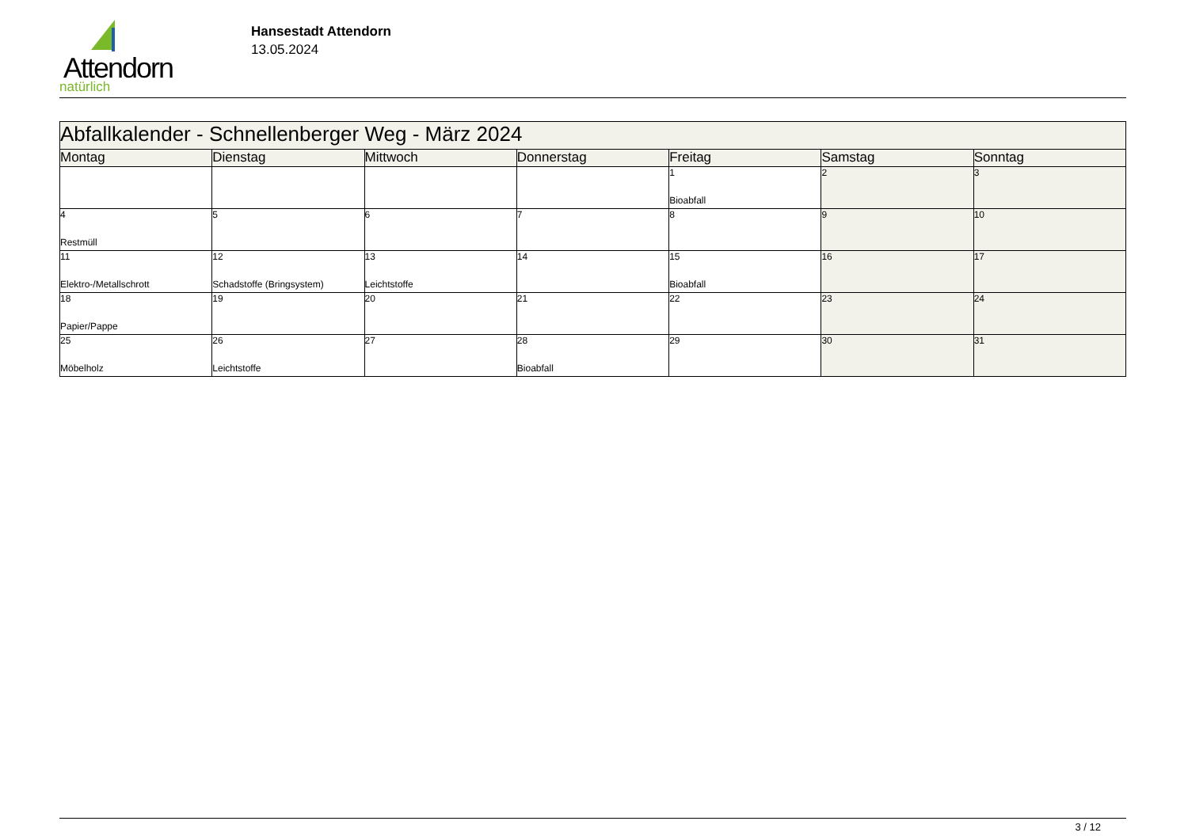Attendorn
natürlich
Hansestadt Attendorn
13.05.2024
| Abfallkalender - Schnellenberger Weg - März 2024 | | | | | | |
| Montag | Dienstag | Mittwoch | Donnerstag | Freitag | Samstag | Sonntag |
| | | | | 1 Bioabfall | 2 | 3 |
| 4 Restmüll | 5 | 6 | 7 | 8 | 9 | 10 |
| 11 Elektro-/Metallschrott | 12 Schadstoffe (Bringsystem) | 13 Leichtstoffe | 14 | 15 Bioabfall | 16 | 17 |
| 18 Papier/Pappe | 19 | 20 | 21 | 22 | 23 | 24 |
| 25 Möbelholz | 26 Leichtstoffe | 27 | 28 Bioabfall | 29 | 30 | 31 |
3 / 12